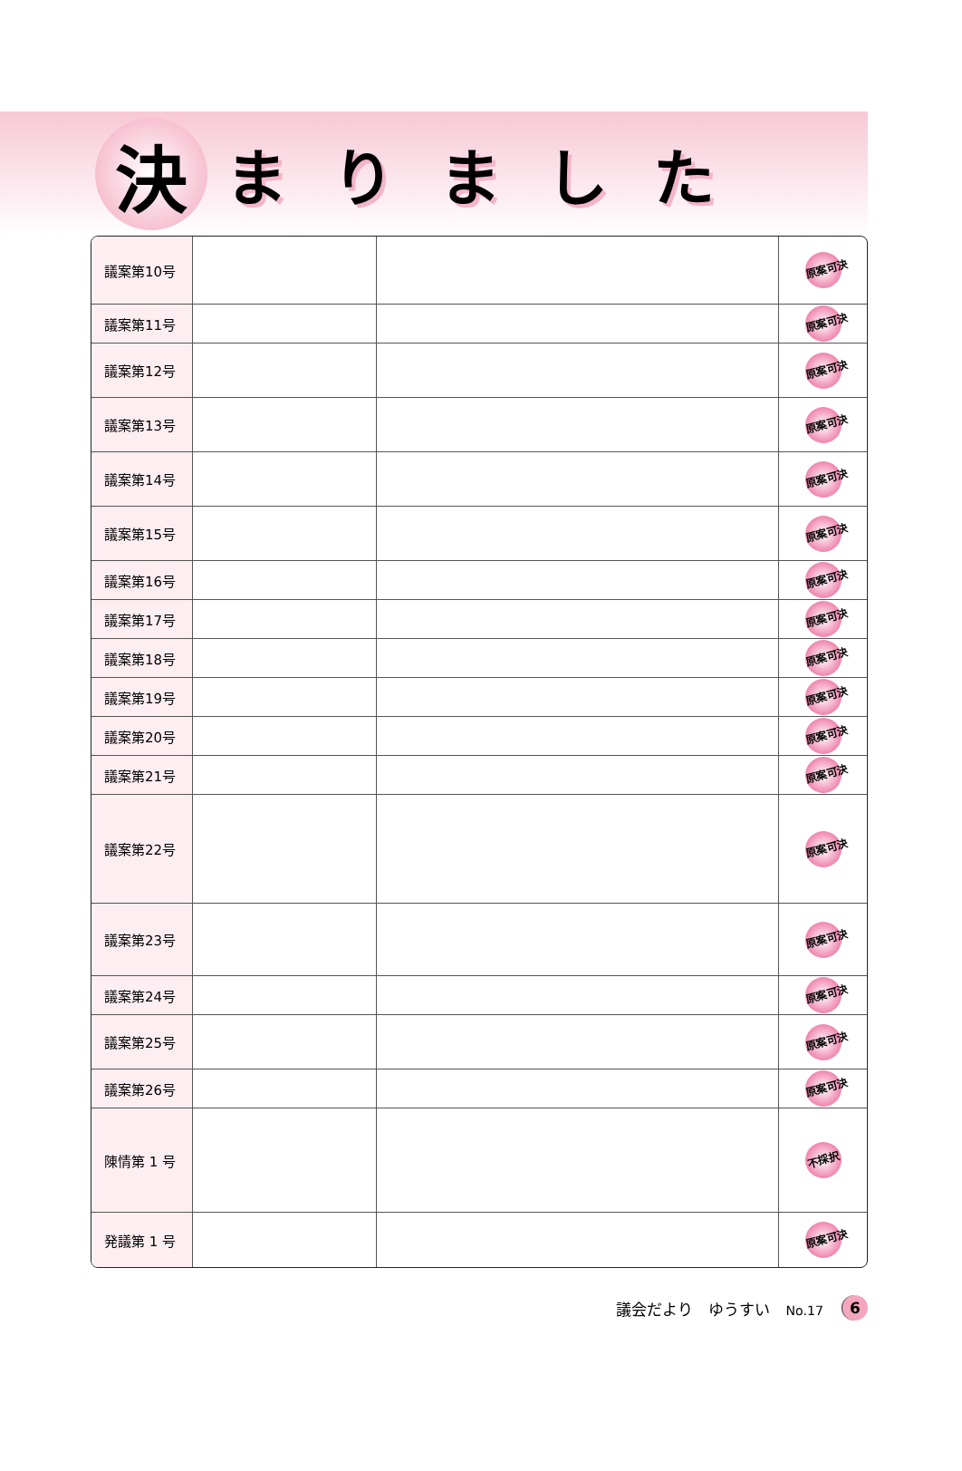決
まりました
| 議案第10号 | | | 原案可決 |
| 議案第11号 | | | 原案可決 |
| 議案第12号 | | | 原案可決 |
| 議案第13号 | | | 原案可決 |
| 議案第14号 | | | 原案可決 |
| 議案第15号 | | | 原案可決 |
| 議案第16号 | | | 原案可決 |
| 議案第17号 | | | 原案可決 |
| 議案第18号 | | | 原案可決 |
| 議案第19号 | | | 原案可決 |
| 議案第20号 | | | 原案可決 |
| 議案第21号 | | | 原案可決 |
| 議案第22号 | | | 原案可決 |
| 議案第23号 | | | 原案可決 |
| 議案第24号 | | | 原案可決 |
| 議案第25号 | | | 原案可決 |
| 議案第26号 | | | 原案可決 |
| 陳情第 1 号 | | | 不採択 |
| 発議第 1 号 | | | 原案可決 |
議会だより　ゆうすい　No.17 6